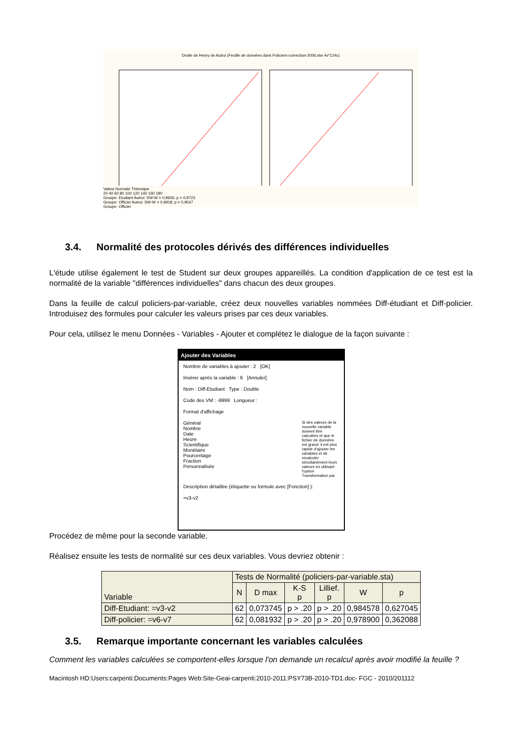Droite de Henry de Autrui (Feuille de données dans Policiers-correction-2006.stw 4v*124c)
Valeur Normale Théorique
20 40 60 80 100 120 140 160 180
Groupe: Etudiant Autrui: SW-W = 0,9926; p = 0,9723
Groupe: Officier Autrui: SW-W = 0,9918; p = 0,9547
Groupe: Officier
3.4. Normalité des protocoles dérivés des différences individuelles
L'étude utilise également le test de Student sur deux groupes appareillés. La condition d'application de ce test est la normalité de la variable "différences individuelles" dans chacun des deux groupes.
Dans la feuille de calcul policiers-par-variable, créez deux nouvelles variables nommées Diff-étudiant et Diff-policier. Introduisez des formules pour calculer les valeurs prises par ces deux variables.
Pour cela, utilisez le menu Données - Variables - Ajouter et complétez le dialogue de la façon suivante :
Ajouter des Variables
Nombre de variables à ajouter : 2 [OK]
Insérer après la variable : 6 [Annuler]
Nom : Diff-Etudiant Type : Double
Code des VM : -9999 Longueur :
Format d'affichage
Général
Nombre
Date
Heure
Scientifique
Monétaire
Pourcentage
Fraction
Personnalisée
Si des valeurs de la nouvelle variable doivent être calculées et que le fichier de données est grand, il est plus rapide d'ajouter les variables et de recalculer simultanément leurs valeurs en utilisant l'option Transformation par
Description détaillée (étiquette ou formule avec [Fonction] ):
=v3-v2
Procédez de même pour la seconde variable.
Réalisez ensuite les tests de normalité sur ces deux variables. Vous devriez obtenir :
| Variable | Tests de Normalité (policiers-par-variable.sta) | | | | | |
| --- | --- | --- | --- | --- | --- | --- |
| | N | D max | K-S p | Lillief. p | W | p |
| Diff-Etudiant: =v3-v2 | 62 | 0,073745 | p > .20 | p > .20 | 0,984578 | 0,627045 |
| Diff-policier: =v6-v7 | 62 | 0,081932 | p > .20 | p > .20 | 0,978900 | 0,362088 |
3.5. Remarque importante concernant les variables calculées
Comment les variables calculées se comportent-elles lorsque l'on demande un recalcul après avoir modifié la feuille ?
Macintosh HD:Users:carpenti:Documents:Pages Web:Site-Geai-carpenti:2010-2011:PSY73B-2010-TD1.doc- FGC - 2010/201112